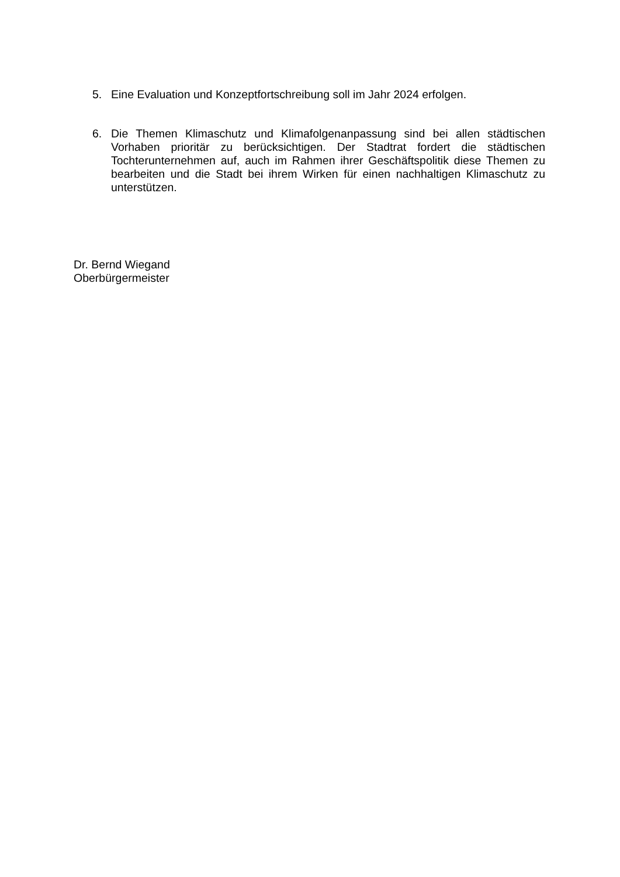5. Eine Evaluation und Konzeptfortschreibung soll im Jahr 2024 erfolgen.
6. Die Themen Klimaschutz und Klimafolgenanpassung sind bei allen städtischen Vorhaben prioritär zu berücksichtigen. Der Stadtrat fordert die städtischen Tochterunternehmen auf, auch im Rahmen ihrer Geschäftspolitik diese Themen zu bearbeiten und die Stadt bei ihrem Wirken für einen nachhaltigen Klimaschutz zu unterstützen.
Dr. Bernd Wiegand
Oberbürgermeister